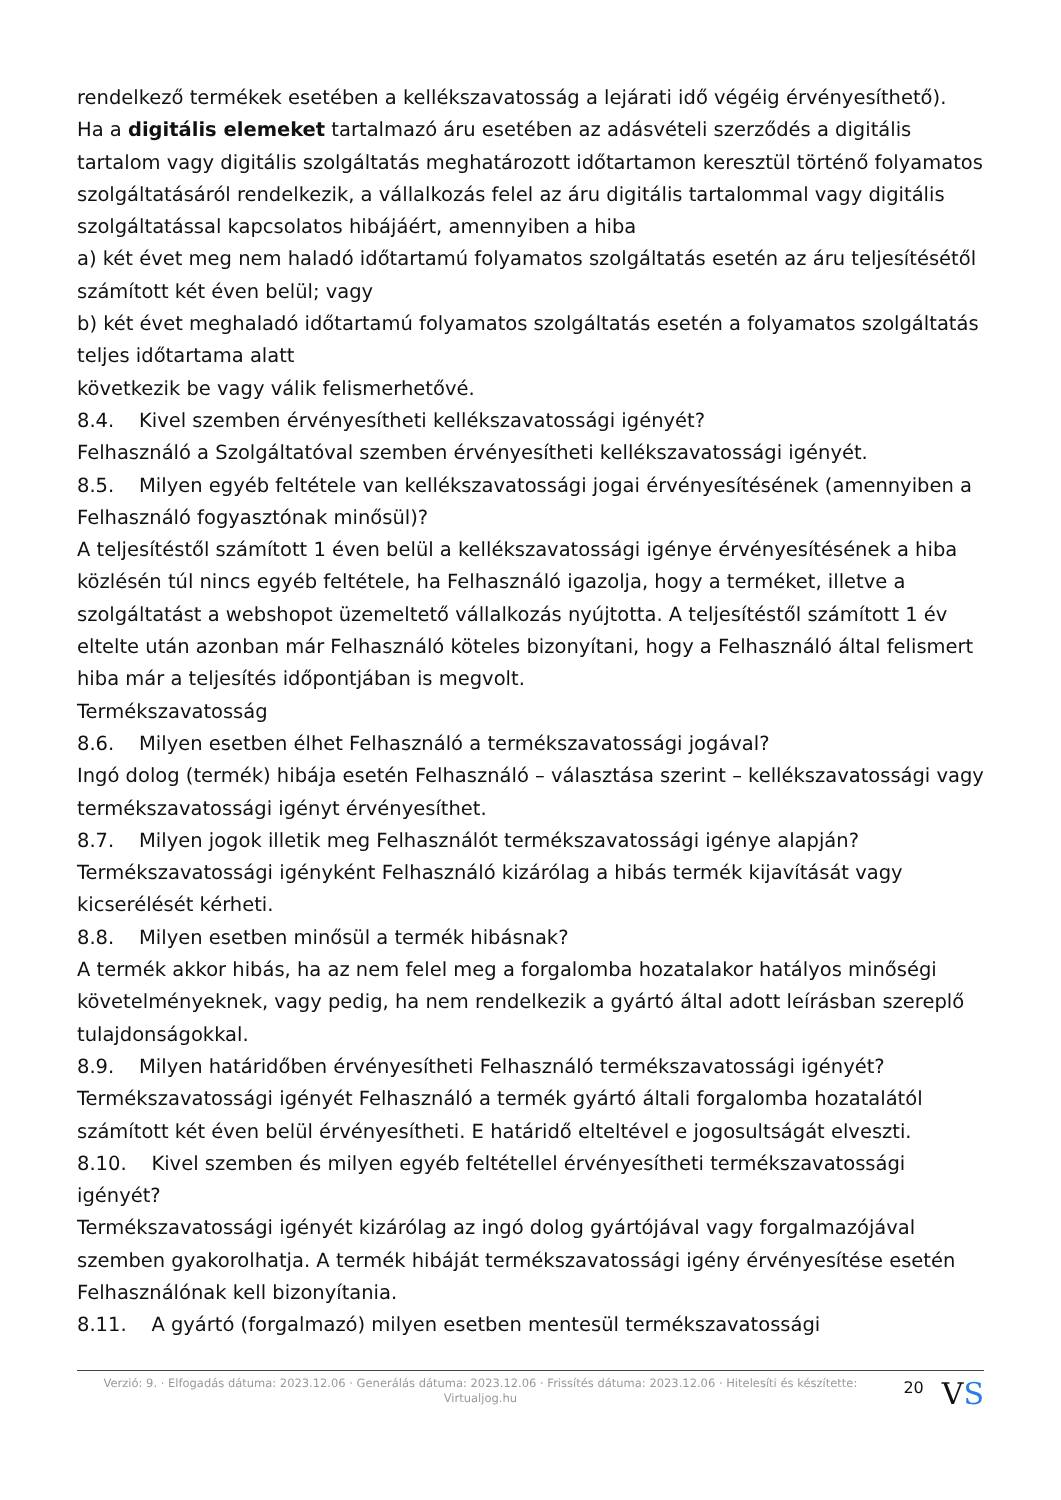rendelkező termékek esetében a kellékszavatosság a lejárati idő végéig érvényesíthető).
Ha a digitális elemeket tartalmazó áru esetében az adásvételi szerződés a digitális tartalom vagy digitális szolgáltatás meghatározott időtartamon keresztül történő folyamatos szolgáltatásáról rendelkezik, a vállalkozás felel az áru digitális tartalommal vagy digitális szolgáltatással kapcsolatos hibájáért, amennyiben a hiba
a) két évet meg nem haladó időtartamú folyamatos szolgáltatás esetén az áru teljesítésétől számított két éven belül; vagy
b) két évet meghaladó időtartamú folyamatos szolgáltatás esetén a folyamatos szolgáltatás teljes időtartama alatt
következik be vagy válik felismerhetővé.
8.4. Kivel szemben érvényesítheti kellékszavatossági igényét?
Felhasználó a Szolgáltatóval szemben érvényesítheti kellékszavatossági igényét.
8.5. Milyen egyéb feltétele van kellékszavatossági jogai érvényesítésének (amennyiben a Felhasználó fogyasztónak minősül)?
A teljesítéstől számított 1 éven belül a kellékszavatossági igénye érvényesítésének a hiba közlésén túl nincs egyéb feltétele, ha Felhasználó igazolja, hogy a terméket, illetve a szolgáltatást a webshopot üzemeltető vállalkozás nyújtotta. A teljesítéstől számított 1 év eltelte után azonban már Felhasználó köteles bizonyítani, hogy a Felhasználó által felismert hiba már a teljesítés időpontjában is megvolt.
Termékszavatosság
8.6. Milyen esetben élhet Felhasználó a termékszavatossági jogával?
Ingó dolog (termék) hibája esetén Felhasználó – választása szerint – kellékszavatossági vagy termékszavatossági igényt érvényesíthet.
8.7. Milyen jogok illetik meg Felhasználót termékszavatossági igénye alapján?
Termékszavatossági igényként Felhasználó kizárólag a hibás termék kijavítását vagy kicserélését kérheti.
8.8. Milyen esetben minősül a termék hibásnak?
A termék akkor hibás, ha az nem felel meg a forgalomba hozatalakor hatályos minőségi követelményeknek, vagy pedig, ha nem rendelkezik a gyártó által adott leírásban szereplő tulajdonságokkal.
8.9. Milyen határidőben érvényesítheti Felhasználó termékszavatossági igényét?
Termékszavatossági igényét Felhasználó a termék gyártó általi forgalomba hozatalától számított két éven belül érvényesítheti. E határidő elteltével e jogosultságát elveszti.
8.10. Kivel szemben és milyen egyéb feltétellel érvényesítheti termékszavatossági igényét?
Termékszavatossági igényét kizárólag az ingó dolog gyártójával vagy forgalmazójával szemben gyakorolhatja. A termék hibáját termékszavatossági igény érvényesítése esetén Felhasználónak kell bizonyítania.
8.11. A gyártó (forgalmazó) milyen esetben mentesül termékszavatossági
Verzió: 9. · Elfogadás dátuma: 2023.12.06 · Generálás dátuma: 2023.12.06 · Frissítés dátuma: 2023.12.06 · Hitelesíti és készítette: Virtualjog.hu
20
VS